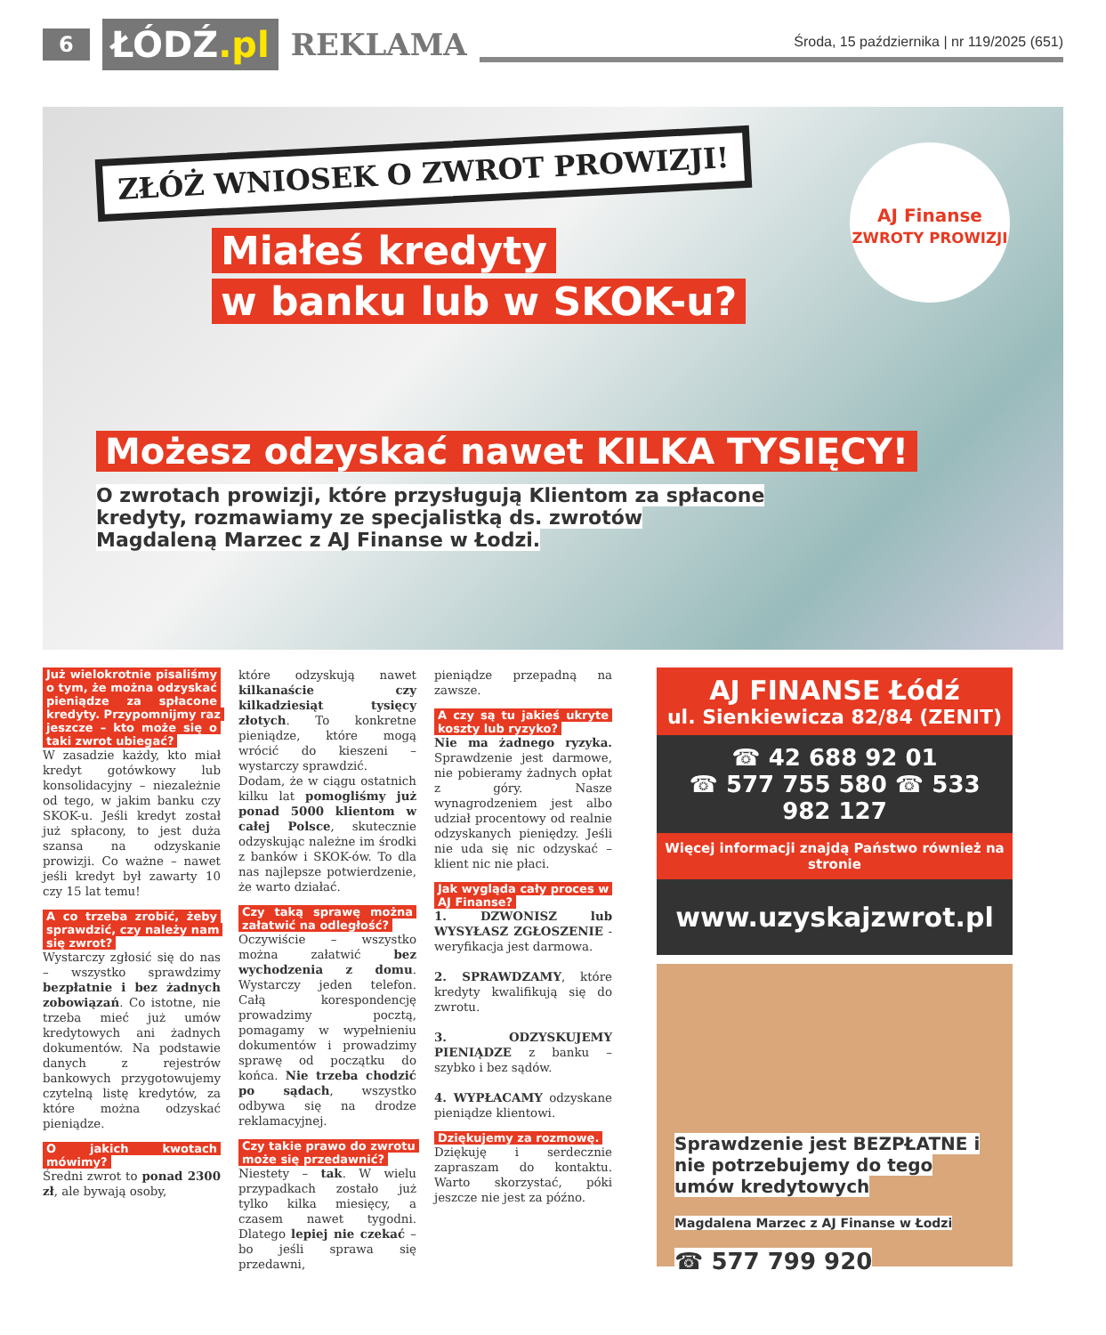6
ŁÓDŹ.pl
REKLAMA
Środa, 15 października | nr 119/2025 (651)
ZŁÓŻ WNIOSEK O ZWROT PROWIZJI!
AJ Finanse
ZWROTY PROWIZJI
Miałeś kredyty
w banku lub w SKOK-u?
Możesz odzyskać nawet KILKA TYSIĘCY!
O zwrotach prowizji, które przysługują Klientom za spłacone
kredyty, rozmawiamy ze specjalistką ds. zwrotów
Magdaleną Marzec z AJ Finanse w Łodzi.
Już wielokrotnie pisaliśmy o tym, że można odzyskać pieniądze za spłacone kredyty. Przypomnijmy raz jeszcze – kto może się o taki zwrot ubiegać?
W zasadzie każdy, kto miał kredyt gotówkowy lub konsolidacyjny – niezależnie od tego, w jakim banku czy SKOK-u. Jeśli kredyt został już spłacony, to jest duża szansa na odzyskanie prowizji. Co ważne – nawet jeśli kredyt był zawarty 10 czy 15 lat temu!
A co trzeba zrobić, żeby sprawdzić, czy należy nam się zwrot?
Wystarczy zgłosić się do nas – wszystko sprawdzimy bezpłatnie i bez żadnych zobowiązań. Co istotne, nie trzeba mieć już umów kredytowych ani żadnych dokumentów. Na podstawie danych z rejestrów bankowych przygotowujemy czytelną listę kredytów, za które można odzyskać pieniądze.
O jakich kwotach mówimy?
Średni zwrot to ponad 2300 zł, ale bywają osoby,
które odzyskują nawet kilkanaście czy kilkadziesiąt tysięcy złotych. To konkretne pieniądze, które mogą wrócić do kieszeni – wystarczy sprawdzić.
Dodam, że w ciągu ostatnich kilku lat pomogliśmy już ponad 5000 klientom w całej Polsce, skutecznie odzyskując należne im środki z banków i SKOK-ów. To dla nas najlepsze potwierdzenie, że warto działać.
Czy taką sprawę można załatwić na odległość?
Oczywiście – wszystko można załatwić bez wychodzenia z domu. Wystarczy jeden telefon. Całą korespondencję prowadzimy pocztą, pomagamy w wypełnieniu dokumentów i prowadzimy sprawę od początku do końca. Nie trzeba chodzić po sądach, wszystko odbywa się na drodze reklamacyjnej.
Czy takie prawo do zwrotu może się przedawnić?
Niestety – tak. W wielu przypadkach zostało już tylko kilka miesięcy, a czasem nawet tygodni. Dlatego lepiej nie czekać – bo jeśli sprawa się przedawni,
pieniądze przepadną na zawsze.
A czy są tu jakieś ukryte koszty lub ryzyko?
Nie ma żadnego ryzyka. Sprawdzenie jest darmowe, nie pobieramy żadnych opłat z góry. Nasze wynagrodzeniem jest albo udział procentowy od realnie odzyskanych pieniędzy. Jeśli nie uda się nic odzyskać – klient nic nie płaci.
Jak wygląda cały proces w AJ Finanse?
1. DZWONISZ lub WYSYŁASZ ZGŁOSZENIE - weryfikacja jest darmowa.
2. SPRAWDZAMY, które kredyty kwalifikują się do zwrotu.
3. ODZYSKUJEMY PIENIĄDZE z banku – szybko i bez sądów.
4. WYPŁACAMY odzyskane pieniądze klientowi.
Dziękujemy za rozmowę.
Dziękuję i serdecznie zapraszam do kontaktu. Warto skorzystać, póki jeszcze nie jest za późno.
AJ FINANSE Łódź
ul. Sienkiewicza 82/84 (ZENIT)
☎ 42 688 92 01
☎ 577 755 580 ☎ 533 982 127
Więcej informacji znajdą Państwo również na stronie
www.uzyskajzwrot.pl
Sprawdzenie jest BEZPŁATNE i nie potrzebujemy do tego umów kredytowych
Magdalena Marzec z AJ Finanse w Łodzi
☎ 577 799 920